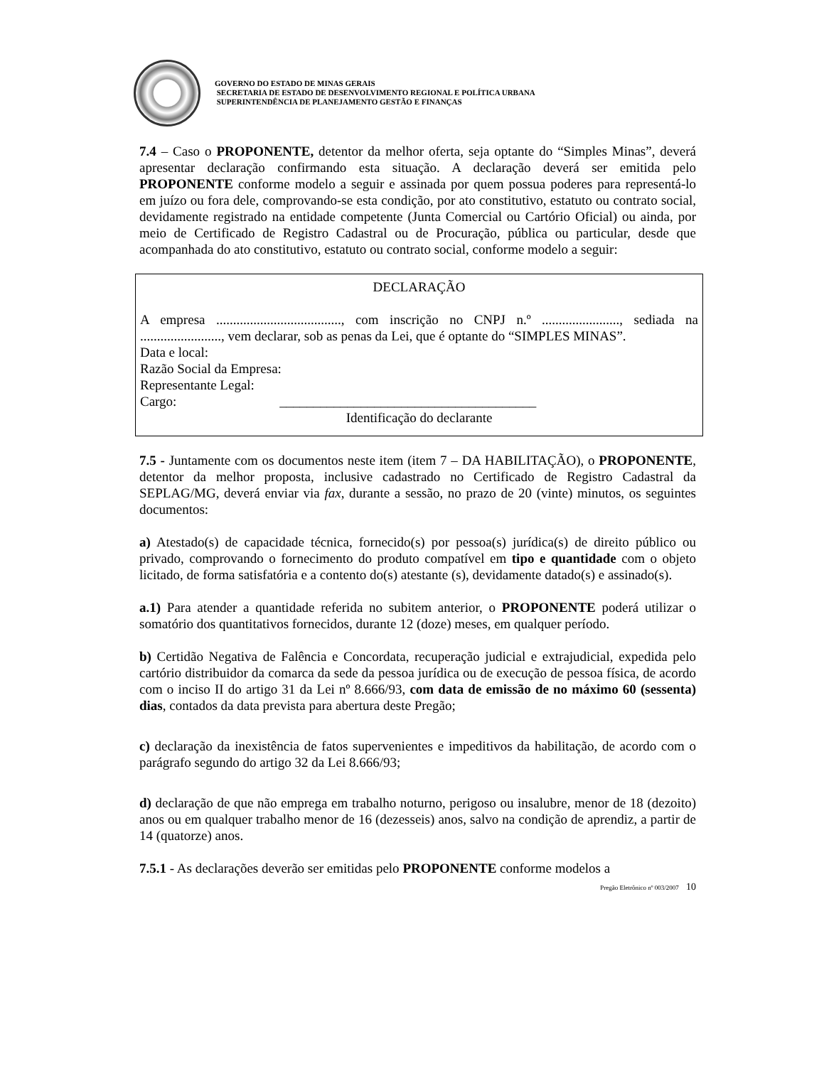GOVERNO DO ESTADO DE MINAS GERAIS
SECRETARIA DE ESTADO DE DESENVOLVIMENTO REGIONAL E POLÍTICA URBANA
SUPERINTENDÊNCIA DE PLANEJAMENTO GESTÃO E FINANÇAS
7.4 – Caso o PROPONENTE, detentor da melhor oferta, seja optante do “Simples Minas”, deverá apresentar declaração confirmando esta situação. A declaração deverá ser emitida pelo PROPONENTE conforme modelo a seguir e assinada por quem possua poderes para representá-lo em juízo ou fora dele, comprovando-se esta condição, por ato constitutivo, estatuto ou contrato social, devidamente registrado na entidade competente (Junta Comercial ou Cartório Oficial) ou ainda, por meio de Certificado de Registro Cadastral ou de Procuração, pública ou particular, desde que acompanhada do ato constitutivo, estatuto ou contrato social, conforme modelo a seguir:
DECLARAÇÃO
A empresa ....................................., com inscrição no CNPJ n.º ......................., sediada na ........................, vem declarar, sob as penas da Lei, que é optante do “SIMPLES MINAS”.
Data e local:
Razão Social da Empresa:
Representante Legal:
Cargo: ______________________________________
Identificação do declarante
7.5 - Juntamente com os documentos neste item (item 7 – DA HABILITAÇÃO), o PROPONENTE, detentor da melhor proposta, inclusive cadastrado no Certificado de Registro Cadastral da SEPLAG/MG, deverá enviar via fax, durante a sessão, no prazo de 20 (vinte) minutos, os seguintes documentos:
a) Atestado(s) de capacidade técnica, fornecido(s) por pessoa(s) jurídica(s) de direito público ou privado, comprovando o fornecimento do produto compatível em tipo e quantidade com o objeto licitado, de forma satisfatória e a contento do(s) atestante (s), devidamente datado(s) e assinado(s).
a.1) Para atender a quantidade referida no subitem anterior, o PROPONENTE poderá utilizar o somatório dos quantitativos fornecidos, durante 12 (doze) meses, em qualquer período.
b) Certidão Negativa de Falência e Concordata, recuperação judicial e extrajudicial, expedida pelo cartório distribuidor da comarca da sede da pessoa jurídica ou de execução de pessoa física, de acordo com o inciso II do artigo 31 da Lei nº 8.666/93, com data de emissão de no máximo 60 (sessenta) dias, contados da data prevista para abertura deste Pregão;
c) declaração da inexistência de fatos supervenientes e impeditivos da habilitação, de acordo com o parágrafo segundo do artigo 32 da Lei 8.666/93;
d) declaração de que não emprega em trabalho noturno, perigoso ou insalubre, menor de 18 (dezoito) anos ou em qualquer trabalho menor de 16 (dezesseis) anos, salvo na condição de aprendiz, a partir de 14 (quatorze) anos.
7.5.1 - As declarações deverão ser emitidas pelo PROPONENTE conforme modelos a
Pregão Eletrônico nº 003/2007 10